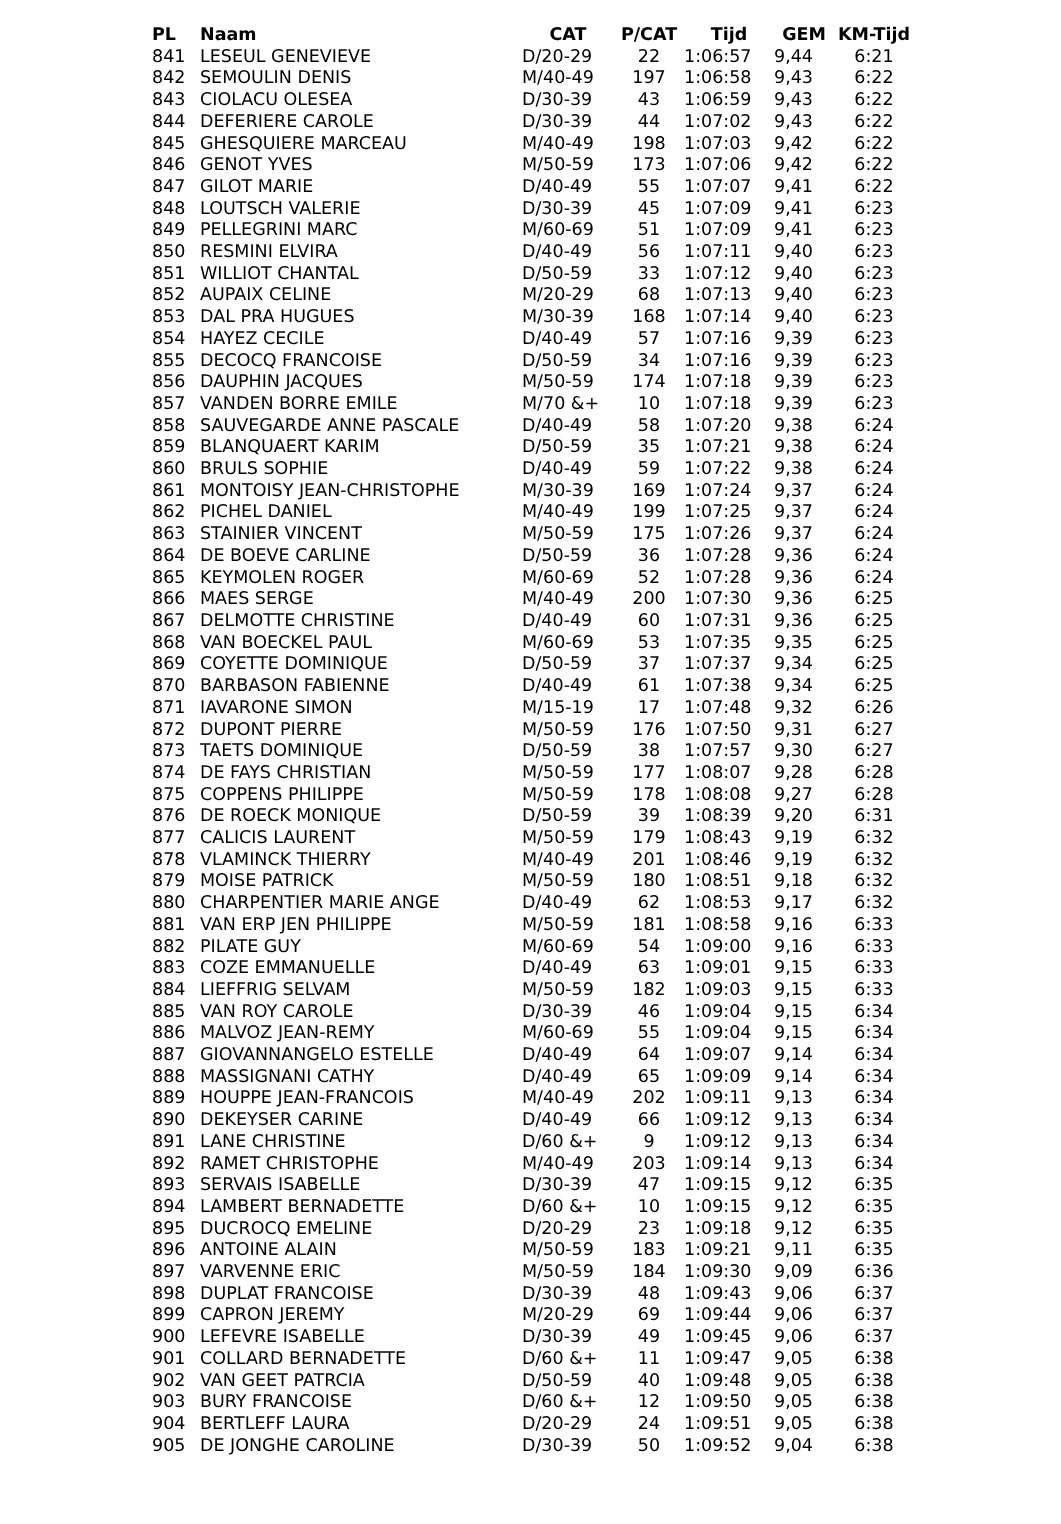| PL | Naam | CAT | P/CAT | Tijd | GEM | KM-Tijd |
| --- | --- | --- | --- | --- | --- | --- |
| 841 | LESEUL GENEVIEVE | D/20-29 | 22 | 1:06:57 | 9,44 | 6:21 |
| 842 | SEMOULIN DENIS | M/40-49 | 197 | 1:06:58 | 9,43 | 6:22 |
| 843 | CIOLACU OLESEA | D/30-39 | 43 | 1:06:59 | 9,43 | 6:22 |
| 844 | DEFERIERE CAROLE | D/30-39 | 44 | 1:07:02 | 9,43 | 6:22 |
| 845 | GHESQUIERE MARCEAU | M/40-49 | 198 | 1:07:03 | 9,42 | 6:22 |
| 846 | GENOT YVES | M/50-59 | 173 | 1:07:06 | 9,42 | 6:22 |
| 847 | GILOT MARIE | D/40-49 | 55 | 1:07:07 | 9,41 | 6:22 |
| 848 | LOUTSCH VALERIE | D/30-39 | 45 | 1:07:09 | 9,41 | 6:23 |
| 849 | PELLEGRINI MARC | M/60-69 | 51 | 1:07:09 | 9,41 | 6:23 |
| 850 | RESMINI ELVIRA | D/40-49 | 56 | 1:07:11 | 9,40 | 6:23 |
| 851 | WILLIOT CHANTAL | D/50-59 | 33 | 1:07:12 | 9,40 | 6:23 |
| 852 | AUPAIX CELINE | M/20-29 | 68 | 1:07:13 | 9,40 | 6:23 |
| 853 | DAL PRA HUGUES | M/30-39 | 168 | 1:07:14 | 9,40 | 6:23 |
| 854 | HAYEZ CECILE | D/40-49 | 57 | 1:07:16 | 9,39 | 6:23 |
| 855 | DECOCQ FRANCOISE | D/50-59 | 34 | 1:07:16 | 9,39 | 6:23 |
| 856 | DAUPHIN JACQUES | M/50-59 | 174 | 1:07:18 | 9,39 | 6:23 |
| 857 | VANDEN BORRE EMILE | M/70 &+ | 10 | 1:07:18 | 9,39 | 6:23 |
| 858 | SAUVEGARDE ANNE PASCALE | D/40-49 | 58 | 1:07:20 | 9,38 | 6:24 |
| 859 | BLANQUAERT KARIM | D/50-59 | 35 | 1:07:21 | 9,38 | 6:24 |
| 860 | BRULS SOPHIE | D/40-49 | 59 | 1:07:22 | 9,38 | 6:24 |
| 861 | MONTOISY JEAN-CHRISTOPHE | M/30-39 | 169 | 1:07:24 | 9,37 | 6:24 |
| 862 | PICHEL DANIEL | M/40-49 | 199 | 1:07:25 | 9,37 | 6:24 |
| 863 | STAINIER VINCENT | M/50-59 | 175 | 1:07:26 | 9,37 | 6:24 |
| 864 | DE BOEVE CARLINE | D/50-59 | 36 | 1:07:28 | 9,36 | 6:24 |
| 865 | KEYMOLEN ROGER | M/60-69 | 52 | 1:07:28 | 9,36 | 6:24 |
| 866 | MAES SERGE | M/40-49 | 200 | 1:07:30 | 9,36 | 6:25 |
| 867 | DELMOTTE CHRISTINE | D/40-49 | 60 | 1:07:31 | 9,36 | 6:25 |
| 868 | VAN BOECKEL PAUL | M/60-69 | 53 | 1:07:35 | 9,35 | 6:25 |
| 869 | COYETTE DOMINIQUE | D/50-59 | 37 | 1:07:37 | 9,34 | 6:25 |
| 870 | BARBASON FABIENNE | D/40-49 | 61 | 1:07:38 | 9,34 | 6:25 |
| 871 | IAVARONE SIMON | M/15-19 | 17 | 1:07:48 | 9,32 | 6:26 |
| 872 | DUPONT PIERRE | M/50-59 | 176 | 1:07:50 | 9,31 | 6:27 |
| 873 | TAETS DOMINIQUE | D/50-59 | 38 | 1:07:57 | 9,30 | 6:27 |
| 874 | DE FAYS CHRISTIAN | M/50-59 | 177 | 1:08:07 | 9,28 | 6:28 |
| 875 | COPPENS PHILIPPE | M/50-59 | 178 | 1:08:08 | 9,27 | 6:28 |
| 876 | DE ROECK MONIQUE | D/50-59 | 39 | 1:08:39 | 9,20 | 6:31 |
| 877 | CALICIS LAURENT | M/50-59 | 179 | 1:08:43 | 9,19 | 6:32 |
| 878 | VLAMINCK THIERRY | M/40-49 | 201 | 1:08:46 | 9,19 | 6:32 |
| 879 | MOISE PATRICK | M/50-59 | 180 | 1:08:51 | 9,18 | 6:32 |
| 880 | CHARPENTIER MARIE ANGE | D/40-49 | 62 | 1:08:53 | 9,17 | 6:32 |
| 881 | VAN ERP JEN PHILIPPE | M/50-59 | 181 | 1:08:58 | 9,16 | 6:33 |
| 882 | PILATE GUY | M/60-69 | 54 | 1:09:00 | 9,16 | 6:33 |
| 883 | COZE EMMANUELLE | D/40-49 | 63 | 1:09:01 | 9,15 | 6:33 |
| 884 | LIEFFRIG SELVAM | M/50-59 | 182 | 1:09:03 | 9,15 | 6:33 |
| 885 | VAN ROY CAROLE | D/30-39 | 46 | 1:09:04 | 9,15 | 6:34 |
| 886 | MALVOZ JEAN-REMY | M/60-69 | 55 | 1:09:04 | 9,15 | 6:34 |
| 887 | GIOVANNANGELO ESTELLE | D/40-49 | 64 | 1:09:07 | 9,14 | 6:34 |
| 888 | MASSIGNANI CATHY | D/40-49 | 65 | 1:09:09 | 9,14 | 6:34 |
| 889 | HOUPPE JEAN-FRANCOIS | M/40-49 | 202 | 1:09:11 | 9,13 | 6:34 |
| 890 | DEKEYSER CARINE | D/40-49 | 66 | 1:09:12 | 9,13 | 6:34 |
| 891 | LANE CHRISTINE | D/60 &+ | 9 | 1:09:12 | 9,13 | 6:34 |
| 892 | RAMET CHRISTOPHE | M/40-49 | 203 | 1:09:14 | 9,13 | 6:34 |
| 893 | SERVAIS ISABELLE | D/30-39 | 47 | 1:09:15 | 9,12 | 6:35 |
| 894 | LAMBERT BERNADETTE | D/60 &+ | 10 | 1:09:15 | 9,12 | 6:35 |
| 895 | DUCROCQ EMELINE | D/20-29 | 23 | 1:09:18 | 9,12 | 6:35 |
| 896 | ANTOINE ALAIN | M/50-59 | 183 | 1:09:21 | 9,11 | 6:35 |
| 897 | VARVENNE ERIC | M/50-59 | 184 | 1:09:30 | 9,09 | 6:36 |
| 898 | DUPLAT FRANCOISE | D/30-39 | 48 | 1:09:43 | 9,06 | 6:37 |
| 899 | CAPRON JEREMY | M/20-29 | 69 | 1:09:44 | 9,06 | 6:37 |
| 900 | LEFEVRE ISABELLE | D/30-39 | 49 | 1:09:45 | 9,06 | 6:37 |
| 901 | COLLARD BERNADETTE | D/60 &+ | 11 | 1:09:47 | 9,05 | 6:38 |
| 902 | VAN GEET PATRCIA | D/50-59 | 40 | 1:09:48 | 9,05 | 6:38 |
| 903 | BURY FRANCOISE | D/60 &+ | 12 | 1:09:50 | 9,05 | 6:38 |
| 904 | BERTLEFF LAURA | D/20-29 | 24 | 1:09:51 | 9,05 | 6:38 |
| 905 | DE JONGHE CAROLINE | D/30-39 | 50 | 1:09:52 | 9,04 | 6:38 |